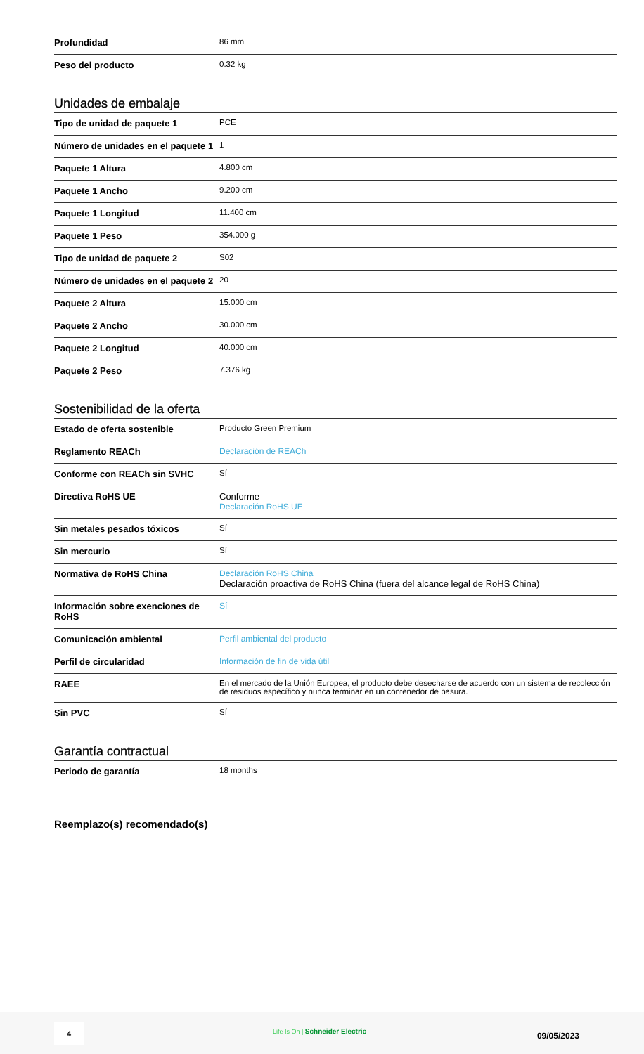| Profundidad | 86 mm |
| Peso del producto | 0.32 kg |
Unidades de embalaje
| Tipo de unidad de paquete 1 | PCE |
| Número de unidades en el paquete 1 | 1 |
| Paquete 1 Altura | 4.800 cm |
| Paquete 1 Ancho | 9.200 cm |
| Paquete 1 Longitud | 11.400 cm |
| Paquete 1 Peso | 354.000 g |
| Tipo de unidad de paquete 2 | S02 |
| Número de unidades en el paquete 2 | 20 |
| Paquete 2 Altura | 15.000 cm |
| Paquete 2 Ancho | 30.000 cm |
| Paquete 2 Longitud | 40.000 cm |
| Paquete 2 Peso | 7.376 kg |
Sostenibilidad de la oferta
| Estado de oferta sostenible | Producto Green Premium |
| Reglamento REACh | Declaración de REACh |
| Conforme con REACh sin SVHC | Sí |
| Directiva RoHS UE | Conforme Declaración RoHS UE |
| Sin metales pesados tóxicos | Sí |
| Sin mercurio | Sí |
| Normativa de RoHS China | Declaración RoHS China Declaración proactiva de RoHS China (fuera del alcance legal de RoHS China) |
| Información sobre exenciones de RoHS | Sí |
| Comunicación ambiental | Perfil ambiental del producto |
| Perfil de circularidad | Información de fin de vida útil |
| RAEE | En el mercado de la Unión Europea, el producto debe desecharse de acuerdo con un sistema de recolección de residuos específico y nunca terminar en un contenedor de basura. |
| Sin PVC | Sí |
Garantía contractual
| Periodo de garantía | 18 months |
Reemplazo(s) recomendado(s)
4
Life Is On | Schneider Electric
09/05/2023